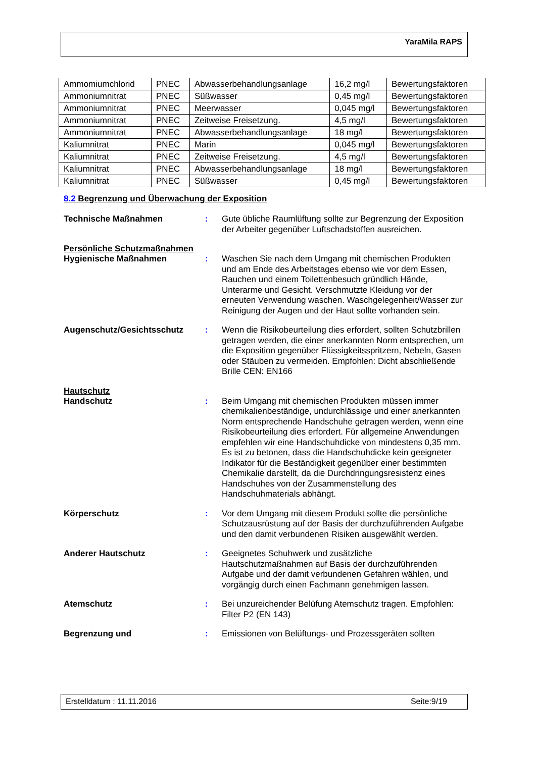YaraMila RAPS
| Ammomiumchlorid | PNEC | Abwasserbehandlungsanlage | 16,2 mg/l | Bewertungsfaktoren |
| Ammoniumnitrat | PNEC | Süßwasser | 0,45 mg/l | Bewertungsfaktoren |
| Ammoniumnitrat | PNEC | Meerwasser | 0,045 mg/l | Bewertungsfaktoren |
| Ammoniumnitrat | PNEC | Zeitweise Freisetzung. | 4,5 mg/l | Bewertungsfaktoren |
| Ammoniumnitrat | PNEC | Abwasserbehandlungsanlage | 18 mg/l | Bewertungsfaktoren |
| Kaliumnitrat | PNEC | Marin | 0,045 mg/l | Bewertungsfaktoren |
| Kaliumnitrat | PNEC | Zeitweise Freisetzung. | 4,5 mg/l | Bewertungsfaktoren |
| Kaliumnitrat | PNEC | Abwasserbehandlungsanlage | 18 mg/l | Bewertungsfaktoren |
| Kaliumnitrat | PNEC | Süßwasser | 0,45 mg/l | Bewertungsfaktoren |
8.2 Begrenzung und Überwachung der Exposition
Technische Maßnahmen : Gute übliche Raumlüftung sollte zur Begrenzung der Exposition der Arbeiter gegenüber Luftschadstoffen ausreichen.
Persönliche Schutzmaßnahmen
Hygienische Maßnahmen : Waschen Sie nach dem Umgang mit chemischen Produkten und am Ende des Arbeitstages ebenso wie vor dem Essen, Rauchen und einem Toilettenbesuch gründlich Hände, Unterarme und Gesicht. Verschmutzte Kleidung vor der erneuten Verwendung waschen. Waschgelegenheit/Wasser zur Reinigung der Augen und der Haut sollte vorhanden sein.
Augenschutz/Gesichtsschutz : Wenn die Risikobeurteilung dies erfordert, sollten Schutzbrillen getragen werden, die einer anerkannten Norm entsprechen, um die Exposition gegenüber Flüssigkeitsspritzern, Nebeln, Gasen oder Stäuben zu vermeiden. Empfohlen: Dicht abschließende Brille CEN: EN166
Hautschutz
Handschutz : Beim Umgang mit chemischen Produkten müssen immer chemikalienbeständige, undurchlässige und einer anerkannten Norm entsprechende Handschuhe getragen werden, wenn eine Risikobeurteilung dies erfordert. Für allgemeine Anwendungen empfehlen wir eine Handschuhdicke von mindestens 0,35 mm. Es ist zu betonen, dass die Handschuhdicke kein geeigneter Indikator für die Beständigkeit gegenüber einer bestimmten Chemikalie darstellt, da die Durchdringungsresistenz eines Handschuhes von der Zusammenstellung des Handschuhmaterials abhängt.
Körperschutz : Vor dem Umgang mit diesem Produkt sollte die persönliche Schutzausrüstung auf der Basis der durchzuführenden Aufgabe und den damit verbundenen Risiken ausgewählt werden.
Anderer Hautschutz : Geeignetes Schuhwerk und zusätzliche Hautschutzmaßnahmen auf Basis der durchzuführenden Aufgabe und der damit verbundenen Gefahren wählen, und vorgängig durch einen Fachmann genehmigen lassen.
Atemschutz : Bei unzureichender Belüfung Atemschutz tragen. Empfohlen: Filter P2 (EN 143)
Begrenzung und : Emissionen von Belüftungs- und Prozessgeräten sollten
Erstelldatum : 11.11.2016 Seite:9/19